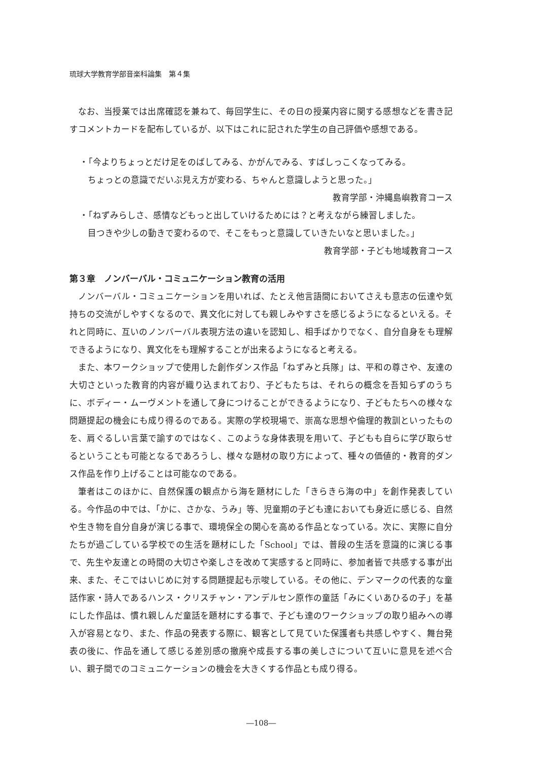琉球大学教育学部音楽科論集　第４集
なお、当授業では出席確認を兼ねて、毎回学生に、その日の授業内容に関する感想などを書き記すコメントカードを配布しているが、以下はこれに記された学生の自己評価や感想である。
・「今よりちょっとだけ足をのばしてみる、かがんでみる、すばしっこくなってみる。
ちょっとの意識でだいぶ見え方が変わる、ちゃんと意識しようと思った。」
教育学部・沖縄島嶼教育コース
・「ねずみらしさ、感情などもっと出していけるためには？と考えながら練習しました。
目つきや少しの動きで変わるので、そこをもっと意識していきたいなと思いました。」
教育学部・子ども地域教育コース
第３章　ノンバーバル・コミュニケーション教育の活用
ノンバーバル・コミュニケーションを用いれば、たとえ他言語間においてさえも意志の伝達や気持ちの交流がしやすくなるので、異文化に対しても親しみやすさを感じるようになるといえる。それと同時に、互いのノンバーバル表現方法の違いを認知し、相手ばかりでなく、自分自身をも理解できるようになり、異文化をも理解することが出来るようになると考える。
また、本ワークショップで使用した創作ダンス作品「ねずみと兵隊」は、平和の尊さや、友達の大切さといった教育的内容が織り込まれており、子どもたちは、それらの概念を吾知らずのうちに、ボディー・ムーヴメントを通して身につけることができるようになり、子どもたちへの様々な問題提起の機会にも成り得るのである。実際の学校現場で、崇高な思想や倫理的教訓といったものを、肩ぐるしい言葉で諭すのではなく、このような身体表現を用いて、子どもも自らに学び取らせるということも可能となるであろうし、様々な題材の取り方によって、種々の価値的・教育的ダンス作品を作り上げることは可能なのである。
筆者はこのほかに、自然保護の観点から海を題材にした「きらきら海の中」を創作発表している。今作品の中では、「かに、さかな、うみ」等、児童期の子ども達においても身近に感じる、自然や生き物を自分自身が演じる事で、環境保全の関心を高める作品となっている。次に、実際に自分たちが過ごしている学校での生活を題材にした「School」では、普段の生活を意識的に演じる事で、先生や友達との時間の大切さや楽しさを改めて実感すると同時に、参加者皆で共感する事が出来、また、そこではいじめに対する問題提起も示唆している。その他に、デンマークの代表的な童話作家・詩人であるハンス・クリスチャン・アンデルセン原作の童話「みにくいあひるの子」を基にした作品は、慣れ親しんだ童話を題材にする事で、子ども達のワークショップの取り組みへの導入が容易となり、また、作品の発表する際に、観客として見ていた保護者も共感しやすく、舞台発表の後に、作品を通して感じる差別感の撤廃や成長する事の美しさについて互いに意見を述べ合い、親子間でのコミュニケーションの機会を大きくする作品とも成り得る。
―108―